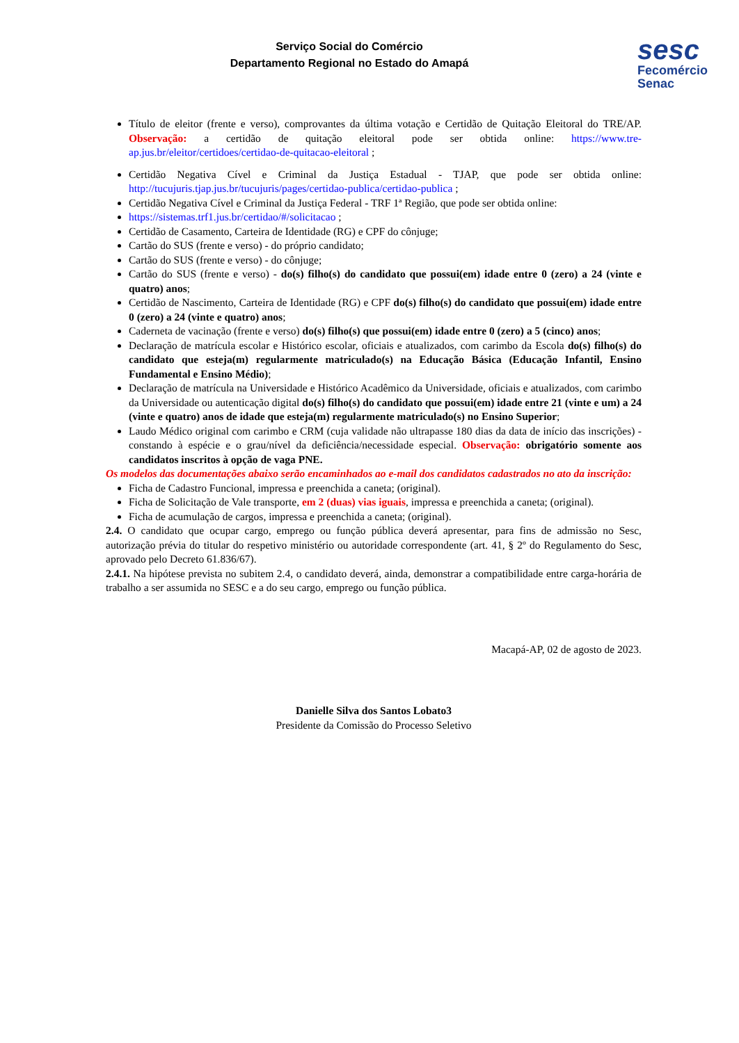sesc
Fecomércio
Senac
Serviço Social do Comércio
Departamento Regional no Estado do Amapá
Título de eleitor (frente e verso), comprovantes da última votação e Certidão de Quitação Eleitoral do TRE/AP. Observação: a certidão de quitação eleitoral pode ser obtida online: https://www.tre-ap.jus.br/eleitor/certidoes/certidao-de-quitacao-eleitoral ;
Certidão Negativa Cível e Criminal da Justiça Estadual - TJAP, que pode ser obtida online: http://tucujuris.tjap.jus.br/tucujuris/pages/certidao-publica/certidao-publica ;
Certidão Negativa Cível e Criminal da Justiça Federal - TRF 1ª Região, que pode ser obtida online:
https://sistemas.trf1.jus.br/certidao/#/solicitacao ;
Certidão de Casamento, Carteira de Identidade (RG) e CPF do cônjuge;
Cartão do SUS (frente e verso) - do próprio candidato;
Cartão do SUS (frente e verso) - do cônjuge;
Cartão do SUS (frente e verso) - do(s) filho(s) do candidato que possui(em) idade entre 0 (zero) a 24 (vinte e quatro) anos;
Certidão de Nascimento, Carteira de Identidade (RG) e CPF do(s) filho(s) do candidato que possui(em) idade entre 0 (zero) a 24 (vinte e quatro) anos;
Caderneta de vacinação (frente e verso) do(s) filho(s) que possui(em) idade entre 0 (zero) a 5 (cinco) anos;
Declaração de matrícula escolar e Histórico escolar, oficiais e atualizados, com carimbo da Escola do(s) filho(s) do candidato que esteja(m) regularmente matriculado(s) na Educação Básica (Educação Infantil, Ensino Fundamental e Ensino Médio);
Declaração de matrícula na Universidade e Histórico Acadêmico da Universidade, oficiais e atualizados, com carimbo da Universidade ou autenticação digital do(s) filho(s) do candidato que possui(em) idade entre 21 (vinte e um) a 24 (vinte e quatro) anos de idade que esteja(m) regularmente matriculado(s) no Ensino Superior;
Laudo Médico original com carimbo e CRM (cuja validade não ultrapasse 180 dias da data de início das inscrições) - constando à espécie e o grau/nível da deficiência/necessidade especial. Observação: obrigatório somente aos candidatos inscritos à opção de vaga PNE.
Os modelos das documentações abaixo serão encaminhados ao e-mail dos candidatos cadastrados no ato da inscrição:
Ficha de Cadastro Funcional, impressa e preenchida a caneta; (original).
Ficha de Solicitação de Vale transporte, em 2 (duas) vias iguais, impressa e preenchida a caneta; (original).
Ficha de acumulação de cargos, impressa e preenchida a caneta; (original).
2.4. O candidato que ocupar cargo, emprego ou função pública deverá apresentar, para fins de admissão no Sesc, autorização prévia do titular do respetivo ministério ou autoridade correspondente (art. 41, § 2º do Regulamento do Sesc, aprovado pelo Decreto 61.836/67).
2.4.1. Na hipótese prevista no subitem 2.4, o candidato deverá, ainda, demonstrar a compatibilidade entre carga-horária de trabalho a ser assumida no SESC e a do seu cargo, emprego ou função pública.
Macapá-AP, 02 de agosto de 2023.
Danielle Silva dos Santos Lobato3
Presidente da Comissão do Processo Seletivo